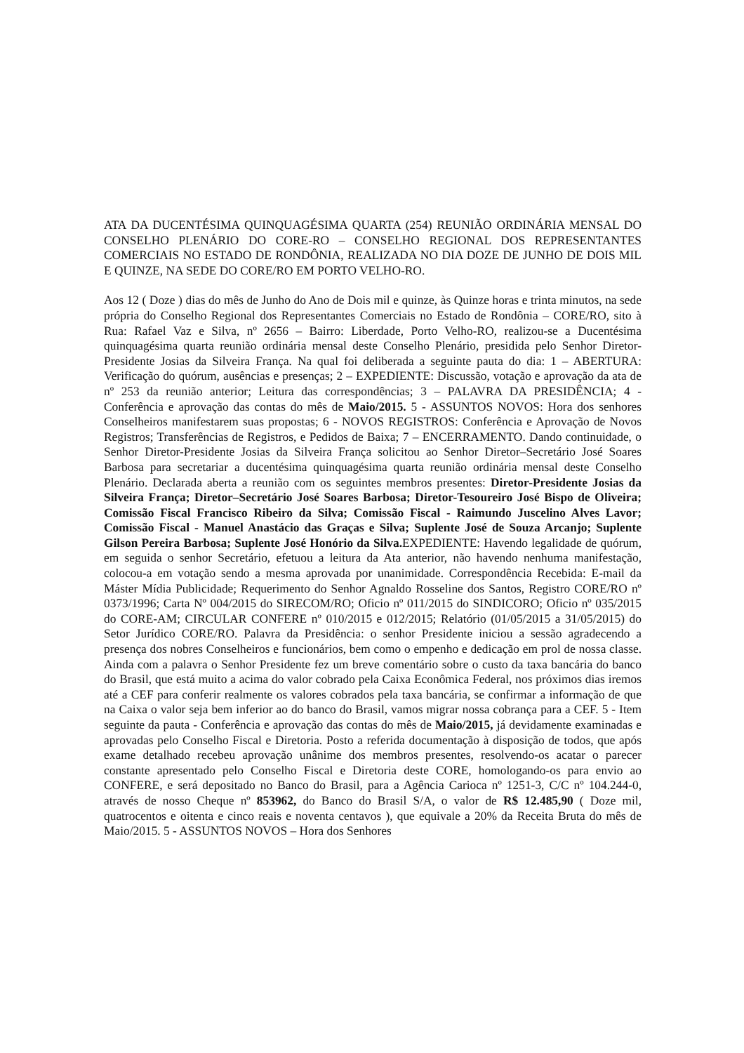ATA DA DUCENTÉSIMA QUINQUAGÉSIMA QUARTA (254) REUNIÃO ORDINÁRIA MENSAL DO CONSELHO PLENÁRIO DO CORE-RO – CONSELHO REGIONAL DOS REPRESENTANTES COMERCIAIS NO ESTADO DE RONDÔNIA, REALIZADA NO DIA DOZE DE JUNHO DE DOIS MIL E QUINZE, NA SEDE DO CORE/RO EM PORTO VELHO-RO.
Aos 12 ( Doze ) dias do mês de Junho do Ano de Dois mil e quinze, às Quinze horas e trinta minutos, na sede própria do Conselho Regional dos Representantes Comerciais no Estado de Rondônia – CORE/RO, sito à Rua: Rafael Vaz e Silva, nº 2656 – Bairro: Liberdade, Porto Velho-RO, realizou-se a Ducentésima quinquagésima quarta reunião ordinária mensal deste Conselho Plenário, presidida pelo Senhor Diretor-Presidente Josias da Silveira França. Na qual foi deliberada a seguinte pauta do dia: 1 – ABERTURA: Verificação do quórum, ausências e presenças; 2 – EXPEDIENTE: Discussão, votação e aprovação da ata de nº 253 da reunião anterior; Leitura das correspondências; 3 – PALAVRA DA PRESIDÊNCIA; 4 - Conferência e aprovação das contas do mês de Maio/2015. 5 - ASSUNTOS NOVOS: Hora dos senhores Conselheiros manifestarem suas propostas; 6 - NOVOS REGISTROS: Conferência e Aprovação de Novos Registros; Transferências de Registros, e Pedidos de Baixa; 7 – ENCERRAMENTO. Dando continuidade, o Senhor Diretor-Presidente Josias da Silveira França solicitou ao Senhor Diretor–Secretário José Soares Barbosa para secretariar a ducentésima quinquagésima quarta reunião ordinária mensal deste Conselho Plenário. Declarada aberta a reunião com os seguintes membros presentes: Diretor-Presidente Josias da Silveira França; Diretor–Secretário José Soares Barbosa; Diretor-Tesoureiro José Bispo de Oliveira; Comissão Fiscal Francisco Ribeiro da Silva; Comissão Fiscal - Raimundo Juscelino Alves Lavor; Comissão Fiscal - Manuel Anastácio das Graças e Silva; Suplente José de Souza Arcanjo; Suplente Gilson Pereira Barbosa; Suplente José Honório da Silva. EXPEDIENTE: Havendo legalidade de quórum, em seguida o senhor Secretário, efetuou a leitura da Ata anterior, não havendo nenhuma manifestação, colocou-a em votação sendo a mesma aprovada por unanimidade. Correspondência Recebida: E-mail da Máster Mídia Publicidade; Requerimento do Senhor Agnaldo Rosseline dos Santos, Registro CORE/RO nº 0373/1996; Carta Nº 004/2015 do SIRECOM/RO; Oficio nº 011/2015 do SINDICORO; Oficio nº 035/2015 do CORE-AM; CIRCULAR CONFERE nº 010/2015 e 012/2015; Relatório (01/05/2015 a 31/05/2015) do Setor Jurídico CORE/RO. Palavra da Presidência: o senhor Presidente iniciou a sessão agradecendo a presença dos nobres Conselheiros e funcionários, bem como o empenho e dedicação em prol de nossa classe. Ainda com a palavra o Senhor Presidente fez um breve comentário sobre o custo da taxa bancária do banco do Brasil, que está muito a acima do valor cobrado pela Caixa Econômica Federal, nos próximos dias iremos até a CEF para conferir realmente os valores cobrados pela taxa bancária, se confirmar a informação de que na Caixa o valor seja bem inferior ao do banco do Brasil, vamos migrar nossa cobrança para a CEF. 5 - Item seguinte da pauta - Conferência e aprovação das contas do mês de Maio/2015, já devidamente examinadas e aprovadas pelo Conselho Fiscal e Diretoria. Posto a referida documentação à disposição de todos, que após exame detalhado recebeu aprovação unânime dos membros presentes, resolvendo-os acatar o parecer constante apresentado pelo Conselho Fiscal e Diretoria deste CORE, homologando-os para envio ao CONFERE, e será depositado no Banco do Brasil, para a Agência Carioca nº 1251-3, C/C nº 104.244-0, através de nosso Cheque nº 853962, do Banco do Brasil S/A, o valor de R$ 12.485,90 ( Doze mil, quatrocentos e oitenta e cinco reais e noventa centavos ), que equivale a 20% da Receita Bruta do mês de Maio/2015. 5 - ASSUNTOS NOVOS – Hora dos Senhores